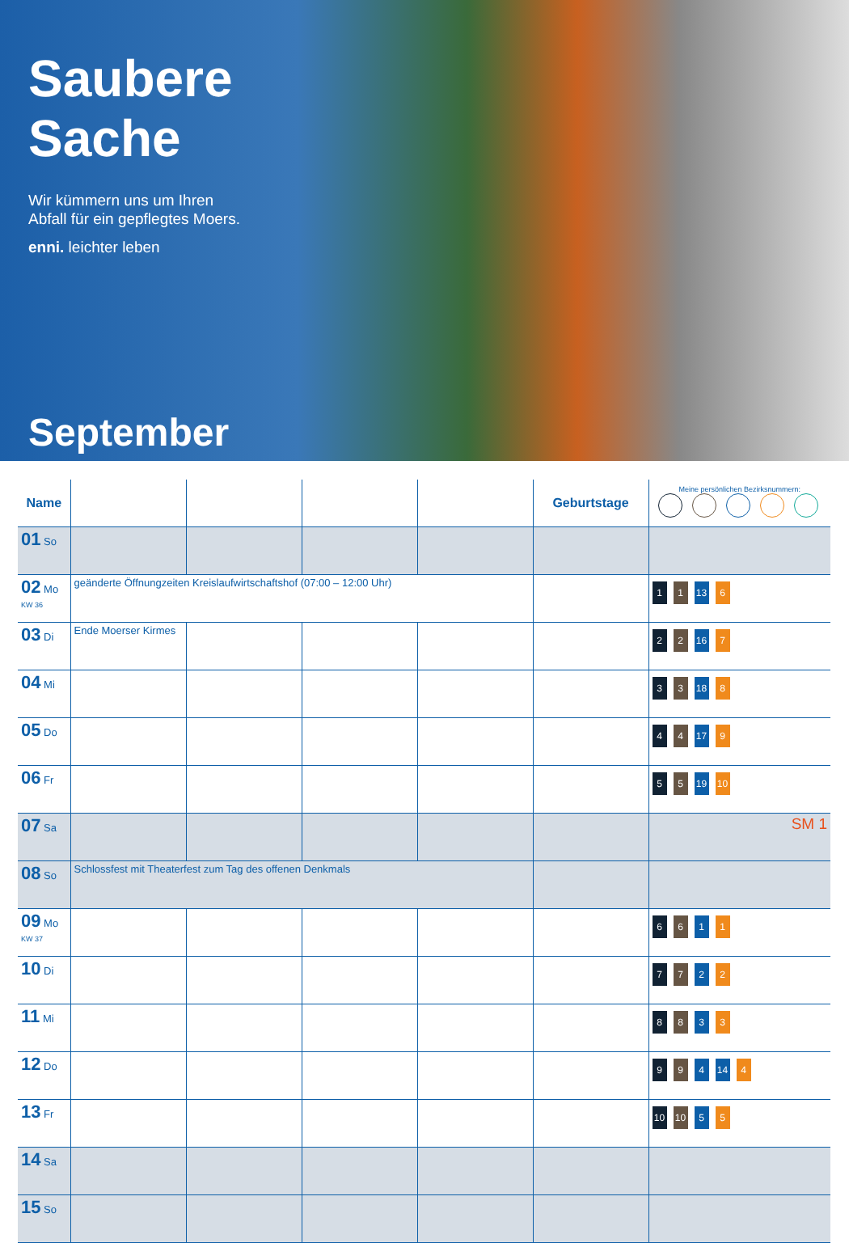Saubere
Sache
Wir kümmern uns um Ihren
Abfall für ein gepflegtes Moers.
enni. leichter leben
September
| Name | | | | | Geburtstage | Meine persönlichen Bezirksnummern: |
| --- | --- | --- | --- | --- | --- | --- |
| 01 So | | | | | | |
| 02 Mo KW 36 | geänderte Öffnungzeiten Kreislaufwirtschaftshof (07:00 – 12:00 Uhr) | | | | | 1 1 13 6 |
| 03 Di | Ende Moerser Kirmes | | | | | 2 2 16 7 |
| 04 Mi | | | | | | 3 3 18 8 |
| 05 Do | | | | | | 4 4 17 9 |
| 06 Fr | | | | | | 5 5 19 10 |
| 07 Sa | | | | | | SM 1 |
| 08 So | Schlossfest mit Theaterfest zum Tag des offenen Denkmals | | | | | |
| 09 Mo KW 37 | | | | | | 6 6 1 1 |
| 10 Di | | | | | | 7 7 2 2 |
| 11 Mi | | | | | | 8 8 3 3 |
| 12 Do | | | | | | 9 9 4 14 4 |
| 13 Fr | | | | | | 10 10 5 5 |
| 14 Sa | | | | | | |
| 15 So | | | | | | |